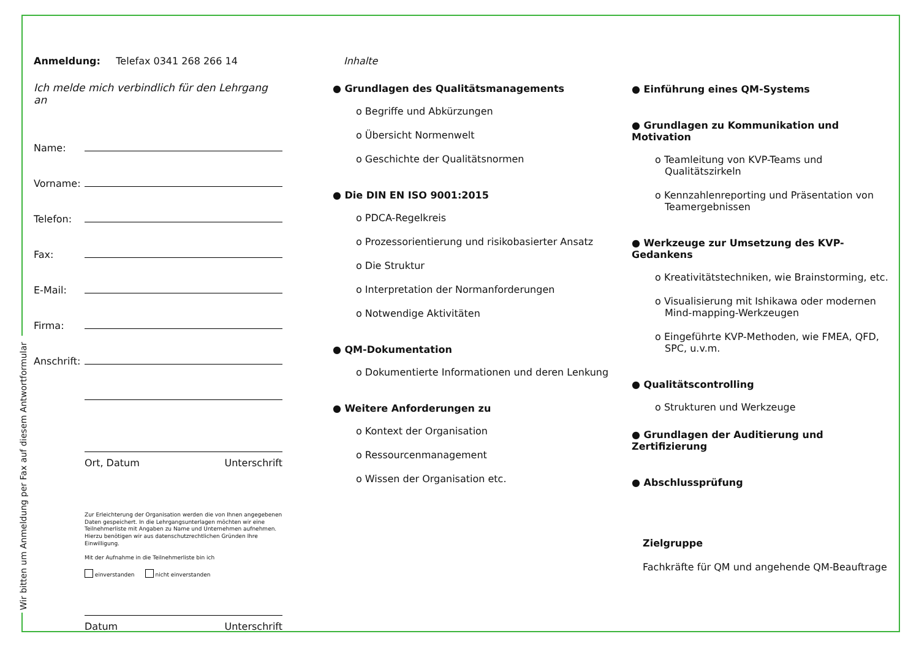Wir bitten um Anmeldung per Fax auf diesem Antwortformular
Anmeldung: Telefax 0341 268 266 14
Ich melde mich verbindlich für den Lehrgang an
Name:
Vorname:
Telefon:
Fax:
E-Mail:
Firma:
Anschrift:
Ort, Datum Unterschrift
Zur Erleichterung der Organisation werden die von Ihnen angegebenen Daten gespeichert. In die Lehrgangsunterlagen möchten wir eine Teilnehmerliste mit Angaben zu Name und Unternehmen aufnehmen. Hierzu benötigen wir aus datenschutzrechtlichen Gründen Ihre Einwilligung.
Mit der Aufnahme in die Teilnehmerliste bin ich
einverstanden nicht einverstanden
Datum Unterschrift
Inhalte
● Grundlagen des Qualitätsmanagements
o Begriffe und Abkürzungen
o Übersicht Normenwelt
o Geschichte der Qualitätsnormen
● Die DIN EN ISO 9001:2015
o PDCA-Regelkreis
o Prozessorientierung und risikobasierter Ansatz
o Die Struktur
o Interpretation der Normanforderungen
o Notwendige Aktivitäten
● QM-Dokumentation
o Dokumentierte Informationen und deren Lenkung
● Weitere Anforderungen zu
o Kontext der Organisation
o Ressourcenmanagement
o Wissen der Organisation etc.
● Einführung eines QM-Systems
● Grundlagen zu Kommunikation und Motivation
o Teamleitung von KVP-Teams und Qualitätszirkeln
o Kennzahlenreporting und Präsentation von Teamergebnissen
● Werkzeuge zur Umsetzung des KVP-Gedankens
o Kreativitätstechniken, wie Brainstorming, etc.
o Visualisierung mit Ishikawa oder modernen Mind-mapping-Werkzeugen
o Eingeführte KVP-Methoden, wie FMEA, QFD, SPC, u.v.m.
● Qualitätscontrolling
o Strukturen und Werkzeuge
● Grundlagen der Auditierung und Zertifizierung
● Abschlussprüfung
Zielgruppe
Fachkräfte für QM und angehende QM-Beauftrage